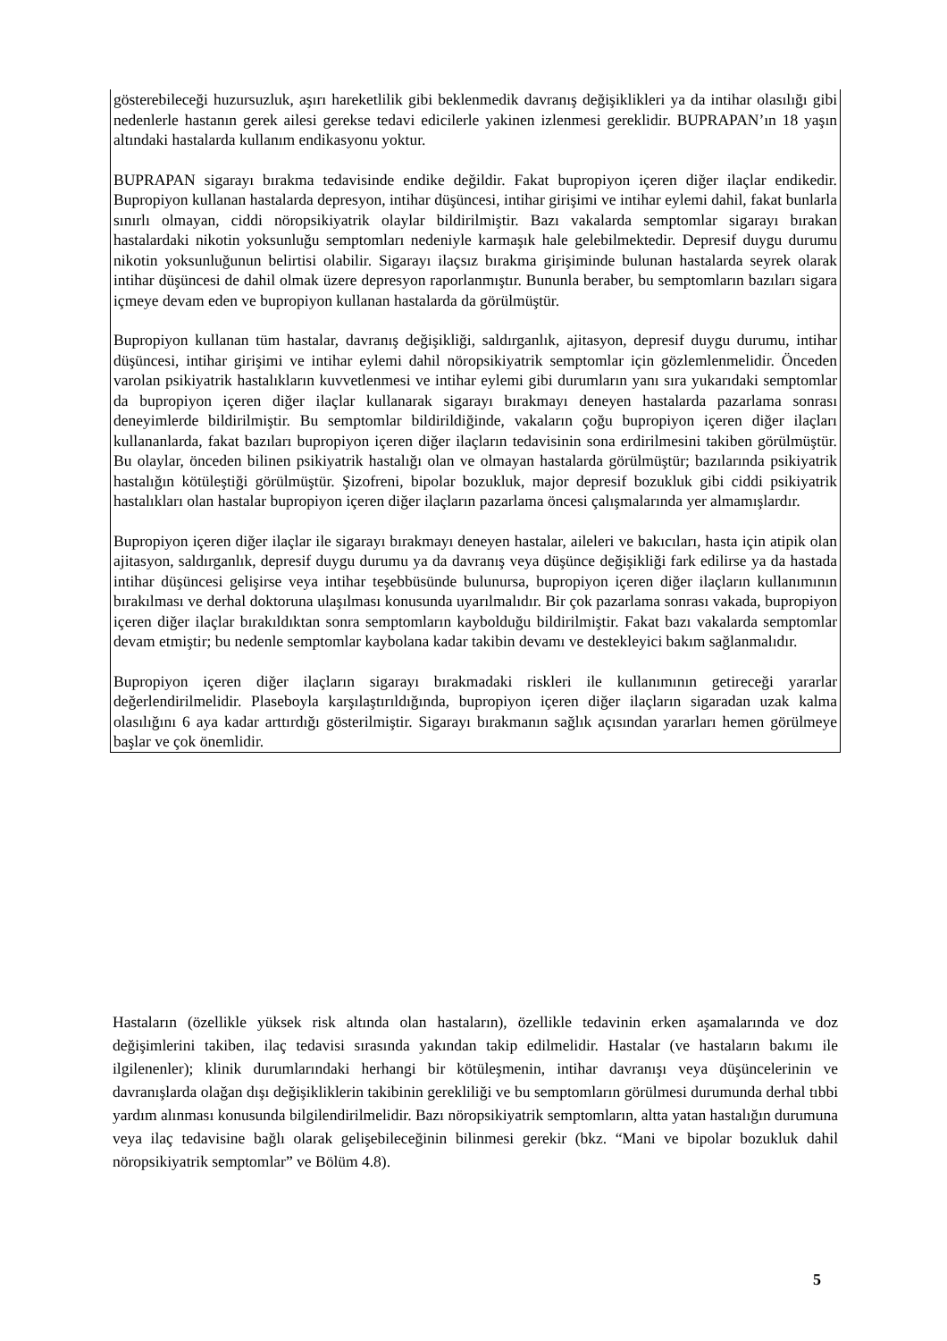gösterebileceği huzursuzluk, aşırı hareketlilik gibi beklenmedik davranış değişiklikleri ya da intihar olasılığı gibi nedenlerle hastanın gerek ailesi gerekse tedavi edicilerle yakinen izlenmesi gereklidir. BUPRAPAN’ın 18 yaşın altındaki hastalarda kullanım endikasyonu yoktur.
BUPRAPAN sigarayı bırakma tedavisinde endike değildir. Fakat bupropiyon içeren diğer ilaçlar endikedir. Bupropiyon kullanan hastalarda depresyon, intihar düşüncesi, intihar girişimi ve intihar eylemi dahil, fakat bunlarla sınırlı olmayan, ciddi nöropsikiyatrik olaylar bildirilmiştir. Bazı vakalarda semptomlar sigarayı bırakan hastalardaki nikotin yoksunluğu semptomları nedeniyle karmaşık hale gelebilmektedir. Depresif duygu durumu nikotin yoksunluğunun belirtisi olabilir. Sigarayı ilaçsız bırakma girişiminde bulunan hastalarda seyrek olarak intihar düşüncesi de dahil olmak üzere depresyon raporlanmıştır. Bununla beraber, bu semptomların bazıları sigara içmeye devam eden ve bupropiyon kullanan hastalarda da görülmüştür.
Bupropiyon kullanan tüm hastalar, davranış değişikliği, saldırganlık, ajitasyon, depresif duygu durumu, intihar düşüncesi, intihar girişimi ve intihar eylemi dahil nöropsikiyatrik semptomlar için gözlemlenmelidir. Önceden varolan psikiyatrik hastalıkların kuvvetlenmesi ve intihar eylemi gibi durumların yanı sıra yukarıdaki semptomlar da bupropiyon içeren diğer ilaçlar kullanarak sigarayı bırakmayı deneyen hastalarda pazarlama sonrası deneyimlerde bildirilmiştir. Bu semptomlar bildirildiğinde, vakaların çoğu bupropiyon içeren diğer ilaçları kullananlarda, fakat bazıları bupropiyon içeren diğer ilaçların tedavisinin sona erdirilmesini takiben görülmüştür. Bu olaylar, önceden bilinen psikiyatrik hastalığı olan ve olmayan hastalarda görülmüştür; bazılarında psikiyatrik hastalığın kötüleştiği görülmüştür. Şizofreni, bipolar bozukluk, major depresif bozukluk gibi ciddi psikiyatrik hastalıkları olan hastalar bupropiyon içeren diğer ilaçların pazarlama öncesi çalışmalarında yer almamışlardır.
Bupropiyon içeren diğer ilaçlar ile sigarayı bırakmayı deneyen hastalar, aileleri ve bakıcıları, hasta için atipik olan ajitasyon, saldırganlık, depresif duygu durumu ya da davranış veya düşünce değişikliği fark edilirse ya da hastada intihar düşüncesi gelişirse veya intihar teşebbüsünde bulunursa, bupropiyon içeren diğer ilaçların kullanımının bırakılması ve derhal doktoruna ulaşılması konusunda uyarılmalıdır. Bir çok pazarlama sonrası vakada, bupropiyon içeren diğer ilaçlar bırakıldıktan sonra semptomların kaybolduğu bildirilmiştir. Fakat bazı vakalarda semptomlar devam etmiştir; bu nedenle semptomlar kaybolana kadar takibin devamı ve destekleyici bakım sağlanmalıdır.
Bupropiyon içeren diğer ilaçların sigarayı bırakmadaki riskleri ile kullanımının getireceği yararlar değerlendirilmelidir. Plaseboyla karşılaştırıldığında, bupropiyon içeren diğer ilaçların sigaradan uzak kalma olasılığını 6 aya kadar arttırdığı gösterilmiştir. Sigarayı bırakmanın sağlık açısından yararları hemen görülmeye başlar ve çok önemlidir.
Hastaların (özellikle yüksek risk altında olan hastaların), özellikle tedavinin erken aşamalarında ve doz değişimlerini takiben, ilaç tedavisi sırasında yakından takip edilmelidir. Hastalar (ve hastaların bakımı ile ilgilenenler); klinik durumlarındaki herhangi bir kötüleşmenin, intihar davranışı veya düşüncelerinin ve davranışlarda olağan dışı değişikliklerin takibinin gerekliliği ve bu semptomların görülmesi durumunda derhal tıbbi yardım alınması konusunda bilgilendirilmelidir. Bazı nöropsikiyatrik semptomların, altta yatan hastalığın durumuna veya ilaç tedavisine bağlı olarak gelişebileceğinin bilinmesi gerekir (bkz. “Mani ve bipolar bozukluk dahil nöropsikiyatrik semptomlar” ve Bölüm 4.8).
5